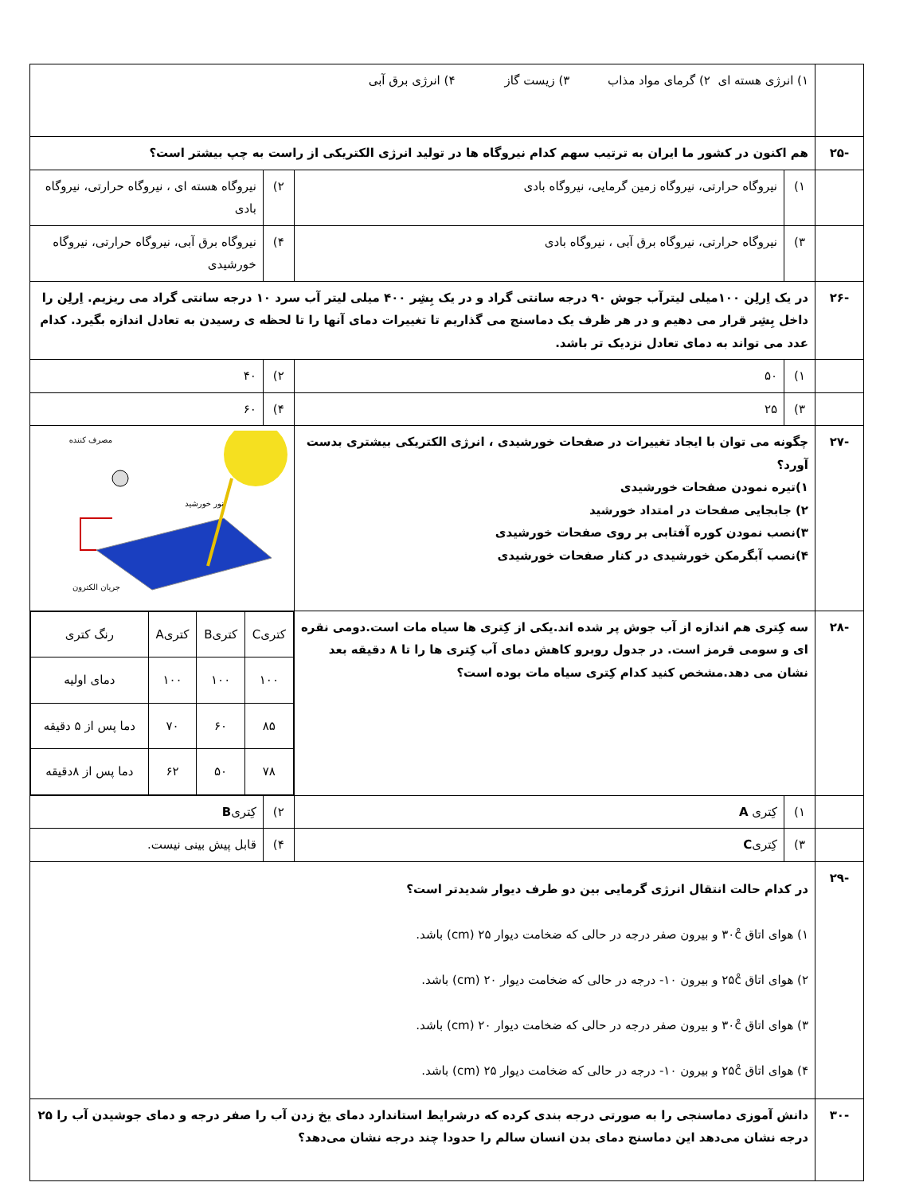| | ۱) انرژی هسته ای ۲) گرمای مواد مذاب ۳) زیست گاز ۴) انرژی برق آبی | | | |
| -۲۵ | هم اکنون در کشور ما ایران به ترتیب سهم کدام نیروگاه ها در تولید انرژی الکتریکی از راست به چپ بیشتر است؟ | | | |
| | ۱) | نیروگاه حرارتی، نیروگاه زمین گرمایی، نیروگاه بادی | ۲) | نیروگاه هسته ای ، نیروگاه حرارتی، نیروگاه بادی |
| | ۳) | نیروگاه حرارتی، نیروگاه برق آبی ، نیروگاه بادی | ۴) | نیروگاه برق آبی، نیروگاه حرارتی، نیروگاه خورشیدی |
| -۲۶ | در یک اِرلِن ۱۰۰میلی لیترآب جوش ۹۰ درجه سانتی گراد و در یک بِشِر ۴۰۰ میلی لیتر آب سرد ۱۰ درجه سانتی گراد می ریزیم. اِرلِن را داخل بِشِر قرار می دهیم و در هر ظرف یک دماسنج می گذاریم تا تغییرات دمای آنها را تا لحظه ی رسیدن به تعادل اندازه بگیرد. کدام عدد می تواند به دمای تعادل نزدیک تر باشد. | | | |
| | ۱) | ۵۰ | ۲) | ۴۰ |
| | ۳) | ۲۵ | ۴) | ۶۰ |
| -۲۷ | چگونه می توان با ایجاد تغییرات در صفحات خورشیدی ، انرژی الکتریکی بیشتری بدست آورد؟ ۱)تیره نمودن صفحات خورشیدی ۲) جابجایی صفحات در امتداد خورشید ۳)نصب نمودن کوره آفتابی بر روی صفحات خورشیدی ۴)نصب آبگرمکن خورشیدی در کنار صفحات خورشیدی | | مصرف کننده نور خورشید جریان الکترون | |
| -۲۸ | سه کِتری هم اندازه از آب جوش پر شده اند.یکی از کِتری ها سیاه مات است.دومی نقره ای و سومی قرمز است. در جدول روبرو کاهش دمای آب کِتری ها را تا ۸ دقیقه بعد نشان می دهد.مشخص کنید کدام کِتری سیاه مات بوده است؟ | | / کتریC / کتریB / کتریA / رنگ کتری / / ۱۰۰ / ۱۰۰ / ۱۰۰ / دمای اولیه / / ۸۵ / ۶۰ / ۷۰ / دما پس از ۵ دقیقه / / ۷۸ / ۵۰ / ۶۲ / دما پس از ۸دقیقه / | |
| | ۱) | کِتری A | ۲) | کِتری B |
| | ۳) | کِتری C | ۴) | قابل پیش بینی نیست. |
| -۲۹ | در کدام حالت انتقال انرژی گرمایی بین دو طرف دیوار شدیدتر است؟ ۱) هوای اتاق ۳۰c̊ و بیرون صفر درجه در حالی که ضخامت دیوار ۲۵ (cm) باشد. ۲) هوای اتاق ۲۵c̊ و بیرون ۱۰- درجه در حالی که ضخامت دیوار ۲۰ (cm) باشد. ۳) هوای اتاق ۳۰c̊ و بیرون صفر درجه در حالی که ضخامت دیوار ۲۰ (cm) باشد. ۴) هوای اتاق ۲۵c̊ و بیرون ۱۰- درجه در حالی که ضخامت دیوار ۲۵ (cm) باشد. | | | |
| -۳۰ | دانش آموزی دماسنجی را به صورتی درجه بندی کرده که درشرایط استاندارد دمای یخ زدن آب را صفر درجه و دمای جوشیدن آب را ۲۵ درجه نشان می‌دهد این دماسنج دمای بدن انسان سالم را حدودا چند درجه نشان می‌دهد؟ | | | |